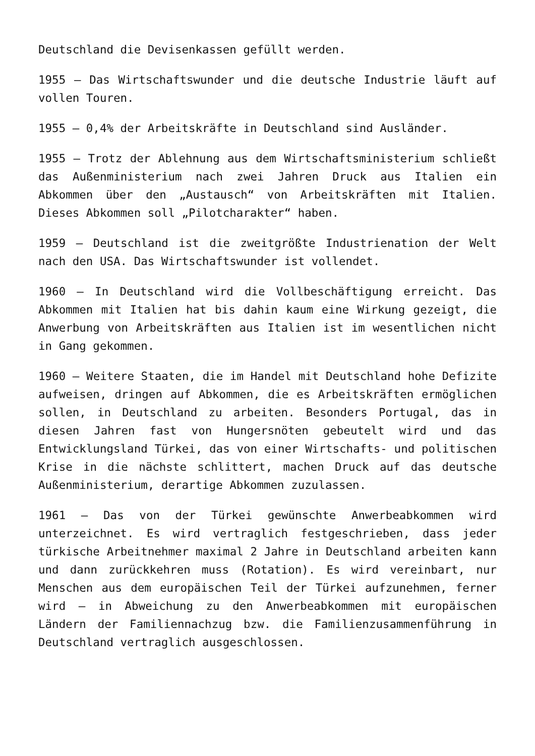Deutschland die Devisenkassen gefüllt werden.
1955 – Das Wirtschaftswunder und die deutsche Industrie läuft auf vollen Touren.
1955 – 0,4% der Arbeitskräfte in Deutschland sind Ausländer.
1955 – Trotz der Ablehnung aus dem Wirtschaftsministerium schließt das Außenministerium nach zwei Jahren Druck aus Italien ein Abkommen über den „Austausch“ von Arbeitskräften mit Italien. Dieses Abkommen soll „Pilotcharakter“ haben.
1959 – Deutschland ist die zweitgrößte Industrienation der Welt nach den USA. Das Wirtschaftswunder ist vollendet.
1960 – In Deutschland wird die Vollbeschäftigung erreicht. Das Abkommen mit Italien hat bis dahin kaum eine Wirkung gezeigt, die Anwerbung von Arbeitskräften aus Italien ist im wesentlichen nicht in Gang gekommen.
1960 – Weitere Staaten, die im Handel mit Deutschland hohe Defizite aufweisen, dringen auf Abkommen, die es Arbeitskräften ermöglichen sollen, in Deutschland zu arbeiten. Besonders Portugal, das in diesen Jahren fast von Hungersnöten gebeutelt wird und das Entwicklungsland Türkei, das von einer Wirtschafts- und politischen Krise in die nächste schlittert, machen Druck auf das deutsche Außenministerium, derartige Abkommen zuzulassen.
1961 – Das von der Türkei gewünschte Anwerbeabkommen wird unterzeichnet. Es wird vertraglich festgeschrieben, dass jeder türkische Arbeitnehmer maximal 2 Jahre in Deutschland arbeiten kann und dann zurückkehren muss (Rotation). Es wird vereinbart, nur Menschen aus dem europäischen Teil der Türkei aufzunehmen, ferner wird – in Abweichung zu den Anwerbeabkommen mit europäischen Ländern der Familiennachzug bzw. die Familienzusammenführung in Deutschland vertraglich ausgeschlossen.